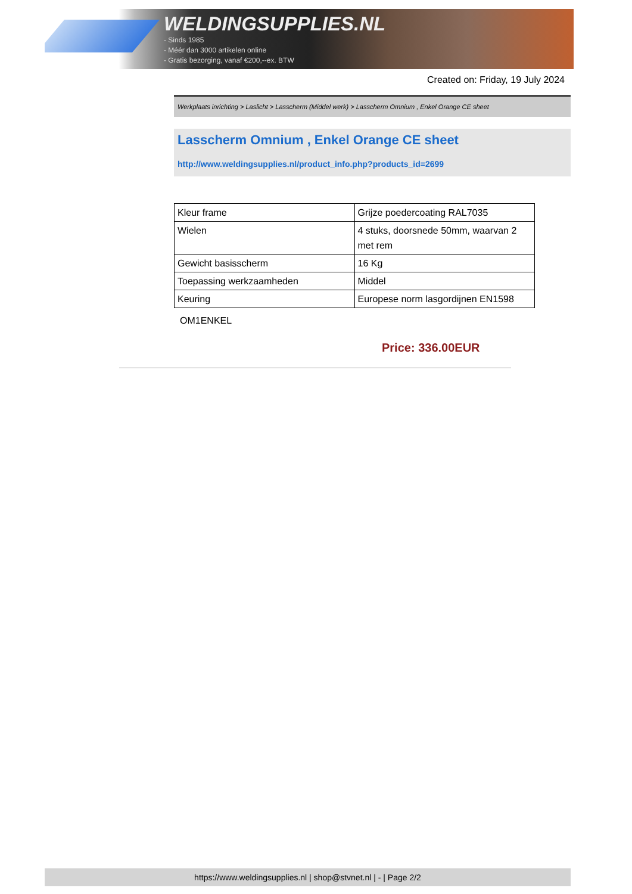WELDINGSUPPLIES.NL
- Sinds 1985
- Méér dan 3000 artikelen online
- Gratis bezorging, vanaf €200,--ex. BTW
Created on: Friday, 19 July 2024
Werkplaats inrichting > Laslicht > Lasscherm (Middel werk) > Lasscherm Omnium , Enkel Orange CE sheet
Lasscherm Omnium , Enkel Orange CE sheet
http://www.weldingsupplies.nl/product_info.php?products_id=2699
| Kleur frame | Grijze poedercoating RAL7035 |
| Wielen | 4 stuks, doorsnede 50mm, waarvan 2 met rem |
| Gewicht basisscherm | 16 Kg |
| Toepassing werkzaamheden | Middel |
| Keuring | Europese norm lasgordijnen EN1598 |
OM1ENKEL
Price: 336.00EUR
https://www.weldingsupplies.nl | shop@stvnet.nl | - | Page 2/2